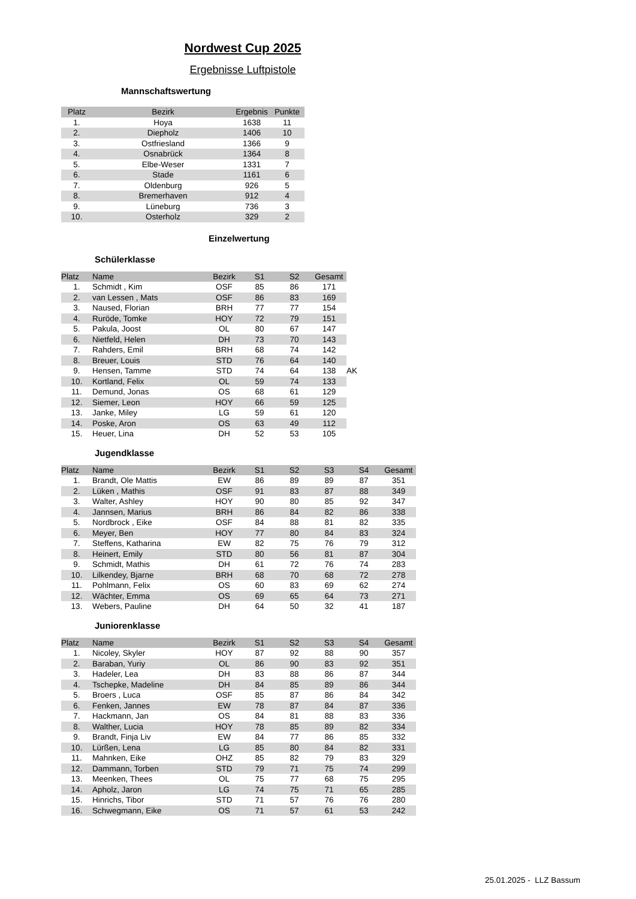Nordwest Cup 2025
Ergebnisse Luftpistole
Mannschaftswertung
| Platz | Bezirk | Ergebnis | Punkte |
| --- | --- | --- | --- |
| 1. | Hoya | 1638 | 11 |
| 2. | Diepholz | 1406 | 10 |
| 3. | Ostfriesland | 1366 | 9 |
| 4. | Osnabrück | 1364 | 8 |
| 5. | Elbe-Weser | 1331 | 7 |
| 6. | Stade | 1161 | 6 |
| 7. | Oldenburg | 926 | 5 |
| 8. | Bremerhaven | 912 | 4 |
| 9. | Lüneburg | 736 | 3 |
| 10. | Osterholz | 329 | 2 |
Einzelwertung
Schülerklasse
| Platz | Name | Bezirk | S1 | S2 | Gesamt | |
| 1. | Schmidt , Kim | OSF | 85 | 86 | 171 | |
| 2. | van Lessen , Mats | OSF | 86 | 83 | 169 | |
| 3. | Naused, Florian | BRH | 77 | 77 | 154 | |
| 4. | Ruröde, Tomke | HOY | 72 | 79 | 151 | |
| 5. | Pakula, Joost | OL | 80 | 67 | 147 | |
| 6. | Nietfeld, Helen | DH | 73 | 70 | 143 | |
| 7. | Rahders, Emil | BRH | 68 | 74 | 142 | |
| 8. | Breuer, Louis | STD | 76 | 64 | 140 | |
| 9. | Hensen, Tamme | STD | 74 | 64 | 138 | AK |
| 10. | Kortland, Felix | OL | 59 | 74 | 133 | |
| 11. | Demund, Jonas | OS | 68 | 61 | 129 | |
| 12. | Siemer, Leon | HOY | 66 | 59 | 125 | |
| 13. | Janke, Miley | LG | 59 | 61 | 120 | |
| 14. | Poske, Aron | OS | 63 | 49 | 112 | |
| 15. | Heuer, Lina | DH | 52 | 53 | 105 | |
Jugendklasse
| Platz | Name | Bezirk | S1 | S2 | S3 | S4 | Gesamt |
| --- | --- | --- | --- | --- | --- | --- | --- |
| 1. | Brandt, Ole Mattis | EW | 86 | 89 | 89 | 87 | 351 |
| 2. | Lüken , Mathis | OSF | 91 | 83 | 87 | 88 | 349 |
| 3. | Walter, Ashley | HOY | 90 | 80 | 85 | 92 | 347 |
| 4. | Jannsen, Marius | BRH | 86 | 84 | 82 | 86 | 338 |
| 5. | Nordbrock , Eike | OSF | 84 | 88 | 81 | 82 | 335 |
| 6. | Meyer, Ben | HOY | 77 | 80 | 84 | 83 | 324 |
| 7. | Steffens, Katharina | EW | 82 | 75 | 76 | 79 | 312 |
| 8. | Heinert, Emily | STD | 80 | 56 | 81 | 87 | 304 |
| 9. | Schmidt, Mathis | DH | 61 | 72 | 76 | 74 | 283 |
| 10. | Lilkendey, Bjarne | BRH | 68 | 70 | 68 | 72 | 278 |
| 11. | Pohlmann, Felix | OS | 60 | 83 | 69 | 62 | 274 |
| 12. | Wächter, Emma | OS | 69 | 65 | 64 | 73 | 271 |
| 13. | Webers, Pauline | DH | 64 | 50 | 32 | 41 | 187 |
Juniorenklasse
| Platz | Name | Bezirk | S1 | S2 | S3 | S4 | Gesamt |
| --- | --- | --- | --- | --- | --- | --- | --- |
| 1. | Nicoley, Skyler | HOY | 87 | 92 | 88 | 90 | 357 |
| 2. | Baraban, Yuriy | OL | 86 | 90 | 83 | 92 | 351 |
| 3. | Hadeler, Lea | DH | 83 | 88 | 86 | 87 | 344 |
| 4. | Tschepke, Madeline | DH | 84 | 85 | 89 | 86 | 344 |
| 5. | Broers , Luca | OSF | 85 | 87 | 86 | 84 | 342 |
| 6. | Fenken, Jannes | EW | 78 | 87 | 84 | 87 | 336 |
| 7. | Hackmann, Jan | OS | 84 | 81 | 88 | 83 | 336 |
| 8. | Walther, Lucia | HOY | 78 | 85 | 89 | 82 | 334 |
| 9. | Brandt, Finja Liv | EW | 84 | 77 | 86 | 85 | 332 |
| 10. | Lürßen, Lena | LG | 85 | 80 | 84 | 82 | 331 |
| 11. | Mahnken, Eike | OHZ | 85 | 82 | 79 | 83 | 329 |
| 12. | Dammann, Torben | STD | 79 | 71 | 75 | 74 | 299 |
| 13. | Meenken, Thees | OL | 75 | 77 | 68 | 75 | 295 |
| 14. | Apholz, Jaron | LG | 74 | 75 | 71 | 65 | 285 |
| 15. | Hinrichs, Tibor | STD | 71 | 57 | 76 | 76 | 280 |
| 16. | Schwegmann, Eike | OS | 71 | 57 | 61 | 53 | 242 |
25.01.2025 - LLZ Bassum